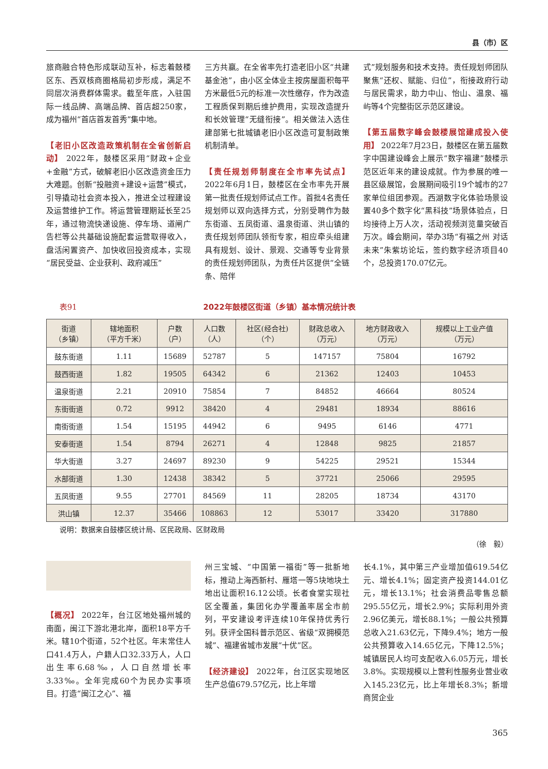县（市）区
旅商融合特色形成联动互补，标志着鼓楼区东、西双核商圈格局初步形成，满足不同层次消费群体需求。截至年底，入驻国际一线品牌、高端品牌、首店超250家，成为福州“首店首发首秀”集中地。
【老旧小区改造政策机制在全省创新启动】 2022年，鼓楼区采用“财政+企业+金融”方式，破解老旧小区改造资金压力大难题。创新“投融资+建设+运营”模式，引导撬动社会资本投入，推进全过程建设及运营维护工作。将运营管理期延长至25年，通过物流快递设施、停车场、道闸广告栏等公共基础设施配套运营取得收入，盘活闲置资产、加快收回投资成本，实现“居民受益、企业获利、政府减压”
三方共赢。在全省率先打造老旧小区“共建基金池”，由小区全体业主按房屋面积每平方米最低5元的标准一次性缴存，作为改造工程质保到期后维护费用，实现改造提升和长效管理“无缝衔接”。相关做法入选住建部第七批城镇老旧小区改造可复制政策机制清单。
【责任规划师制度在全市率先试点】 2022年6月1日，鼓楼区在全市率先开展第一批责任规划师试点工作。首批4名责任规划师以双向选择方式，分别受聘作为鼓东街道、五凤街道、温泉街道、洪山镇的责任规划师团队领衔专家，相应牵头组建具有规划、设计、景观、交通等专业背景的责任规划师团队，为责任片区提供“全链条、陪伴
式”规划服务和技术支持。责任规划师团队聚焦“还权、赋能、归位”，衔接政府行动与居民需求，助力中山、怡山、温泉、福屿等4个完整街区示范区建设。
【第五届数字峰会鼓楼展馆建成投入使用】 2022年7月23日，鼓楼区在第五届数字中国建设峰会上展示“数字福建”鼓楼示范区近年来的建设成就。作为参展的唯一县区级展馆，会展期间吸引19个城市的27家单位组团参观。西湖数字化体验场景设置40多个数字化“黑科技”场景体验点，日均接待上万人次，活动视频浏览量突破百万次。峰会期间，举办3场“有福之州 对话未来”朱紫坊论坛，签约数字经济项目40个，总投资170.07亿元。
表91 2022年鼓楼区街道（乡镇）基本情况统计表
| 街道 （乡镇） | 辖地面积 （平方千米） | 户数 （户） | 人口数 （人） | 社区(经合社) （个） | 财政总收入 （万元） | 地方财政收入 （万元） | 规模以上工业产值 （万元） |
| --- | --- | --- | --- | --- | --- | --- | --- |
| 鼓东街道 | 1.11 | 15689 | 52787 | 5 | 147157 | 75804 | 16792 |
| 鼓西街道 | 1.82 | 19505 | 64342 | 6 | 21362 | 12403 | 10453 |
| 温泉街道 | 2.21 | 20910 | 75854 | 7 | 84852 | 46664 | 80524 |
| 东街街道 | 0.72 | 9912 | 38420 | 4 | 29481 | 18934 | 88616 |
| 南街街道 | 1.54 | 15195 | 44942 | 6 | 9495 | 6146 | 4771 |
| 安泰街道 | 1.54 | 8794 | 26271 | 4 | 12848 | 9825 | 21857 |
| 华大街道 | 3.27 | 24697 | 89230 | 9 | 54225 | 29521 | 15344 |
| 水部街道 | 1.30 | 12438 | 38342 | 5 | 37721 | 25066 | 29595 |
| 五凤街道 | 9.55 | 27701 | 84569 | 11 | 28205 | 18734 | 43170 |
| 洪山镇 | 12.37 | 35466 | 108863 | 12 | 53017 | 33420 | 317880 |
说明：数据来自鼓楼区统计局、区民政局、区财政局
（徐　毅）
【概况】 2022年，台江区地处福州城的南面，闽江下游北港北岸，面积18平方千米。辖10个街道，52个社区。年末常住人口41.4万人，户籍人口32.33万人，人口出生率6.68‰，人口自然增长率3.33‰。全年完成60个为民办实事项目。打造“闽江之心”、福
州三宝城、“中国第一福街”等一批新地标，推动上海西新村、雁塔一等5块地块土地出让面积16.12公顷。长者食堂实现社区全覆盖，集团化办学覆盖率居全市前列，平安建设考评连续10年保持优秀行列。获评全国科普示范区、省级“双拥模范城”、福建省城市发展“十优”区。
【经济建设】 2022年，台江区实现地区生产总值679.57亿元，比上年增
长4.1%，其中第三产业增加值619.54亿元、增长4.1%；固定资产投资144.01亿元，增长13.1%；社会消费品零售总额295.55亿元，增长2.9%；实际利用外资2.96亿美元，增长88.1%；一般公共预算总收入21.63亿元，下降9.4%；地方一般公共预算收入14.65亿元，下降12.5%；城镇居民人均可支配收入6.05万元，增长3.8%。实现规模以上营利性服务业营业收入145.23亿元，比上年增长8.3%；新增商贸企业
365